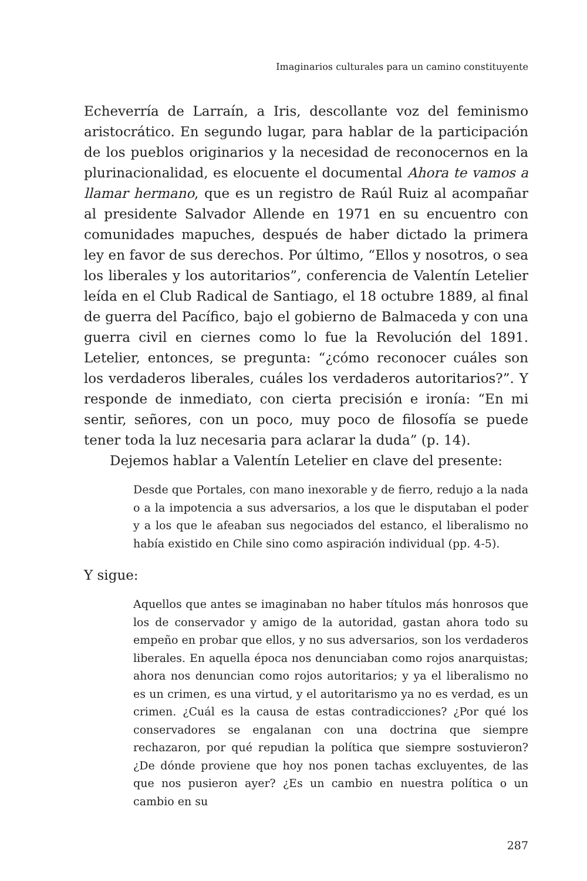Imaginarios culturales para un camino constituyente
Echeverría de Larraín, a Iris, descollante voz del feminismo aristocrático. En segundo lugar, para hablar de la participación de los pueblos originarios y la necesidad de reconocernos en la plurinacionalidad, es elocuente el documental Ahora te vamos a llamar hermano, que es un registro de Raúl Ruiz al acompañar al presidente Salvador Allende en 1971 en su encuentro con comunidades mapuches, después de haber dictado la primera ley en favor de sus derechos. Por último, “Ellos y nosotros, o sea los liberales y los autoritarios”, conferencia de Valentín Letelier leída en el Club Radical de Santiago, el 18 octubre 1889, al final de guerra del Pacífico, bajo el gobierno de Balmaceda y con una guerra civil en ciernes como lo fue la Revolución del 1891. Letelier, entonces, se pregunta: “¿cómo reconocer cuáles son los verdaderos liberales, cuáles los verdaderos autoritarios?”. Y responde de inmediato, con cierta precisión e ironía: “En mi sentir, señores, con un poco, muy poco de filosofía se puede tener toda la luz necesaria para aclarar la duda” (p. 14).
Dejemos hablar a Valentín Letelier en clave del presente:
Desde que Portales, con mano inexorable y de fierro, redujo a la nada o a la impotencia a sus adversarios, a los que le disputaban el poder y a los que le afeaban sus negociados del estanco, el liberalismo no había existido en Chile sino como aspiración individual (pp. 4-5).
Y sigue:
Aquellos que antes se imaginaban no haber títulos más honrosos que los de conservador y amigo de la autoridad, gastan ahora todo su empeño en probar que ellos, y no sus adversarios, son los verdaderos liberales. En aquella época nos denunciaban como rojos anarquistas; ahora nos denuncian como rojos autoritarios; y ya el liberalismo no es un crimen, es una virtud, y el autoritarismo ya no es verdad, es un crimen. ¿Cuál es la causa de estas contradicciones? ¿Por qué los conservadores se engalanan con una doctrina que siempre rechazaron, por qué repudian la política que siempre sostuvieron? ¿De dónde proviene que hoy nos ponen tachas excluyentes, de las que nos pusieron ayer? ¿Es un cambio en nuestra política o un cambio en su
287